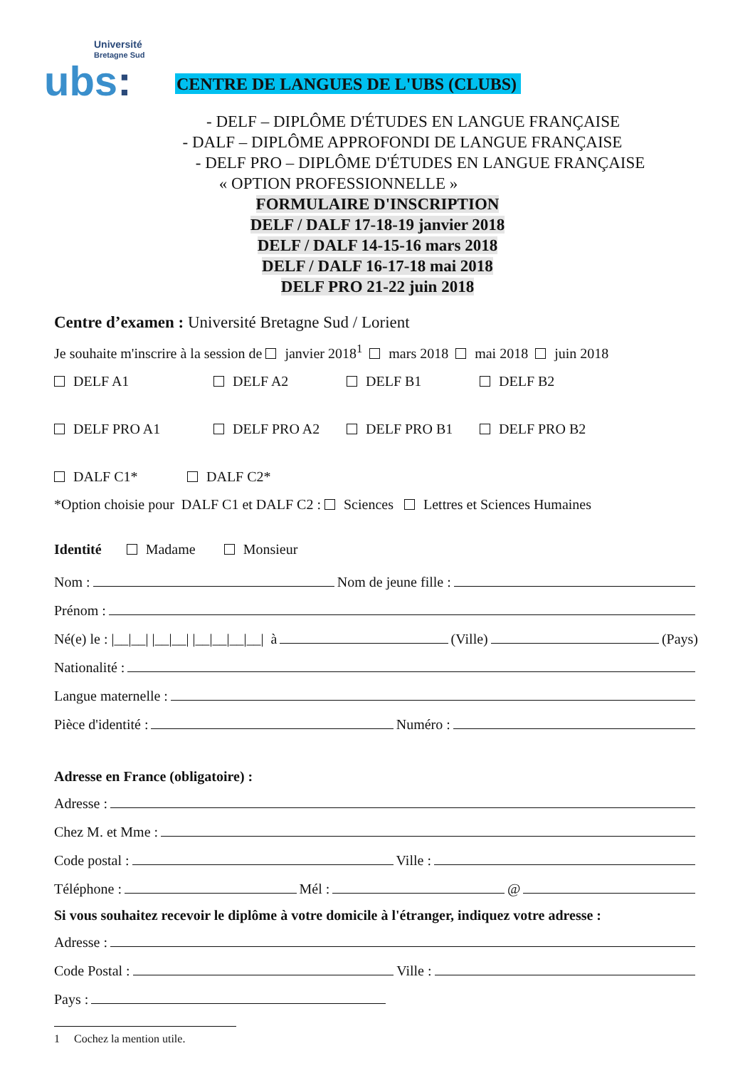Université
Bretagne Sud
ubs:
CENTRE DE LANGUES DE L'UBS (CLUBS)
- DELF – DIPLÔME D'ÉTUDES EN LANGUE FRANÇAISE
- DALF – DIPLÔME APPROFONDI DE LANGUE FRANÇAISE
- DELF PRO – DIPLÔME D'ÉTUDES EN LANGUE FRANÇAISE
« OPTION PROFESSIONNELLE »
FORMULAIRE D'INSCRIPTION
DELF / DALF 17-18-19 janvier 2018
DELF / DALF 14-15-16 mars 2018
DELF / DALF 16-17-18 mai 2018
DELF PRO 21-22 juin 2018
Centre d’examen : Université Bretagne Sud / Lorient
Je souhaite m'inscrire à la session de janvier 2018<sup>1</sup> mars 2018 mai 2018 juin 2018
DELF A1 DELF A2 DELF B1 DELF B2
DELF PRO A1 DELF PRO A2 DELF PRO B1 DELF PRO B2
DALF C1* DALF C2*
*Option choisie pour DALF C1 et DALF C2 : Sciences Lettres et Sciences Humaines
Identité Madame Monsieur
Nom : Nom de jeune fille :
Prénom :
Né(e) le : |__|__| |__|__| |__|__|__|__| à (Ville) (Pays)
Nationalité :
Langue maternelle :
Pièce d'identité : Numéro :
Adresse en France (obligatoire) :
Adresse :
Chez M. et Mme :
Code postal : Ville :
Téléphone : Mél : @
Si vous souhaitez recevoir le diplôme à votre domicile à l'étranger, indiquez votre adresse :
Adresse :
Code Postal : Ville :
Pays :
1 Cochez la mention utile.